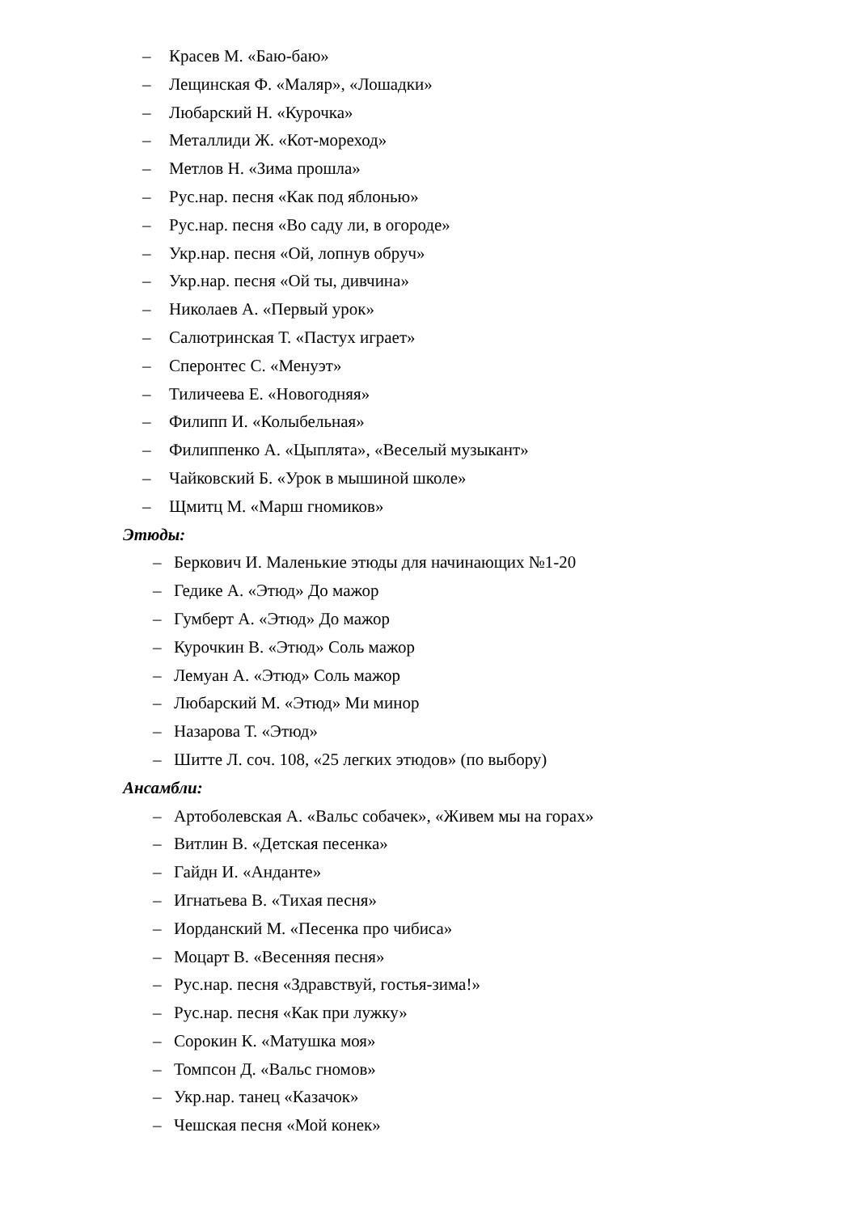– Красев М. «Баю-баю»
– Лещинская Ф. «Маляр», «Лошадки»
– Любарский Н. «Курочка»
– Металлиди Ж. «Кот-мореход»
– Метлов Н. «Зима прошла»
– Рус.нар. песня «Как под яблонью»
– Рус.нар. песня «Во саду ли, в огороде»
– Укр.нар. песня «Ой, лопнув обруч»
– Укр.нар. песня «Ой ты, дивчина»
– Николаев А. «Первый урок»
– Салютринская Т. «Пастух играет»
– Сперонтес С. «Менуэт»
– Тиличеева Е. «Новогодняя»
– Филипп И. «Колыбельная»
– Филиппенко А. «Цыплята», «Веселый музыкант»
– Чайковский Б. «Урок в мышиной школе»
– Щмитц М. «Марш гномиков»
Этюды:
– Беркович И. Маленькие этюды для начинающих №1-20
– Гедике А. «Этюд» До мажор
– Гумберт А. «Этюд» До мажор
– Курочкин В. «Этюд» Соль мажор
– Лемуан А. «Этюд» Соль мажор
– Любарский М. «Этюд» Ми минор
– Назарова Т. «Этюд»
– Шитте Л. соч. 108, «25 легких этюдов» (по выбору)
Ансамбли:
– Артоболевская А. «Вальс собачек», «Живем мы на горах»
– Витлин В. «Детская песенка»
– Гайдн И. «Анданте»
– Игнатьева В. «Тихая песня»
– Иорданский М. «Песенка про чибиса»
– Моцарт В. «Весенняя песня»
– Рус.нар. песня «Здравствуй, гостья-зима!»
– Рус.нар. песня «Как при лужку»
– Сорокин К. «Матушка моя»
– Томпсон Д. «Вальс гномов»
– Укр.нар. танец «Казачок»
– Чешская песня «Мой конек»